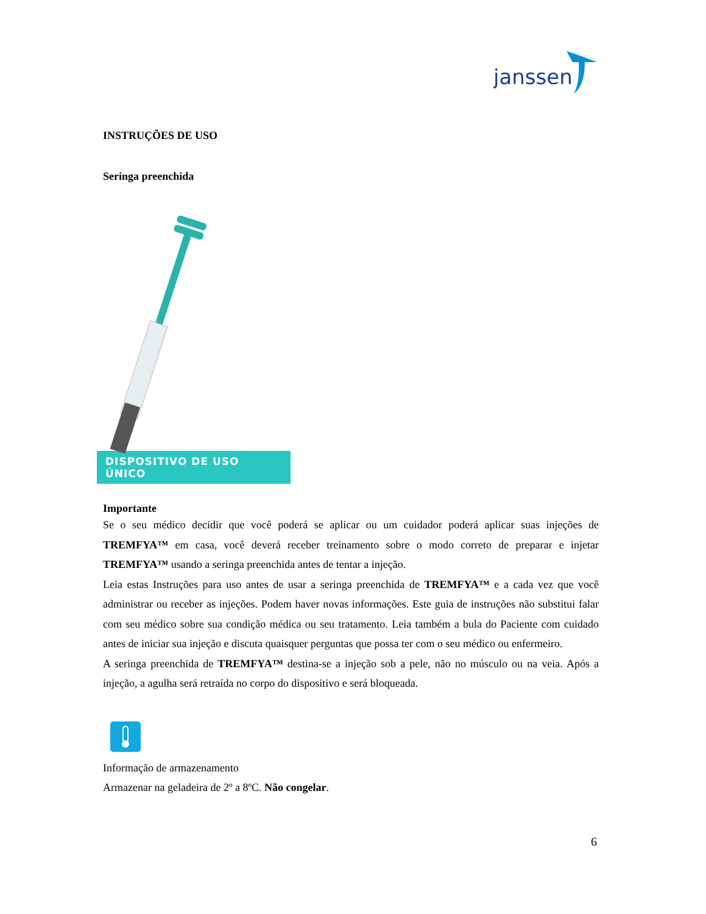janssen
INSTRUÇÕES DE USO
Seringa preenchida
DISPOSITIVO DE USO ÚNICO
Importante
Se o seu médico decidir que você poderá se aplicar ou um cuidador poderá aplicar suas injeções de TREMFYA™ em casa, você deverá receber treinamento sobre o modo correto de preparar e injetar TREMFYA™ usando a seringa preenchida antes de tentar a injeção.
Leia estas Instruções para uso antes de usar a seringa preenchida de TREMFYA™ e a cada vez que você administrar ou receber as injeções. Podem haver novas informações. Este guia de instruções não substitui falar com seu médico sobre sua condição médica ou seu tratamento. Leia também a bula do Paciente com cuidado antes de iniciar sua injeção e discuta quaisquer perguntas que possa ter com o seu médico ou enfermeiro.
A seringa preenchida de TREMFYA™ destina-se a injeção sob a pele, não no músculo ou na veia. Após a injeção, a agulha será retraída no corpo do dispositivo e será bloqueada.
Informação de armazenamento
Armazenar na geladeira de 2º a 8ºC. Não congelar.
6